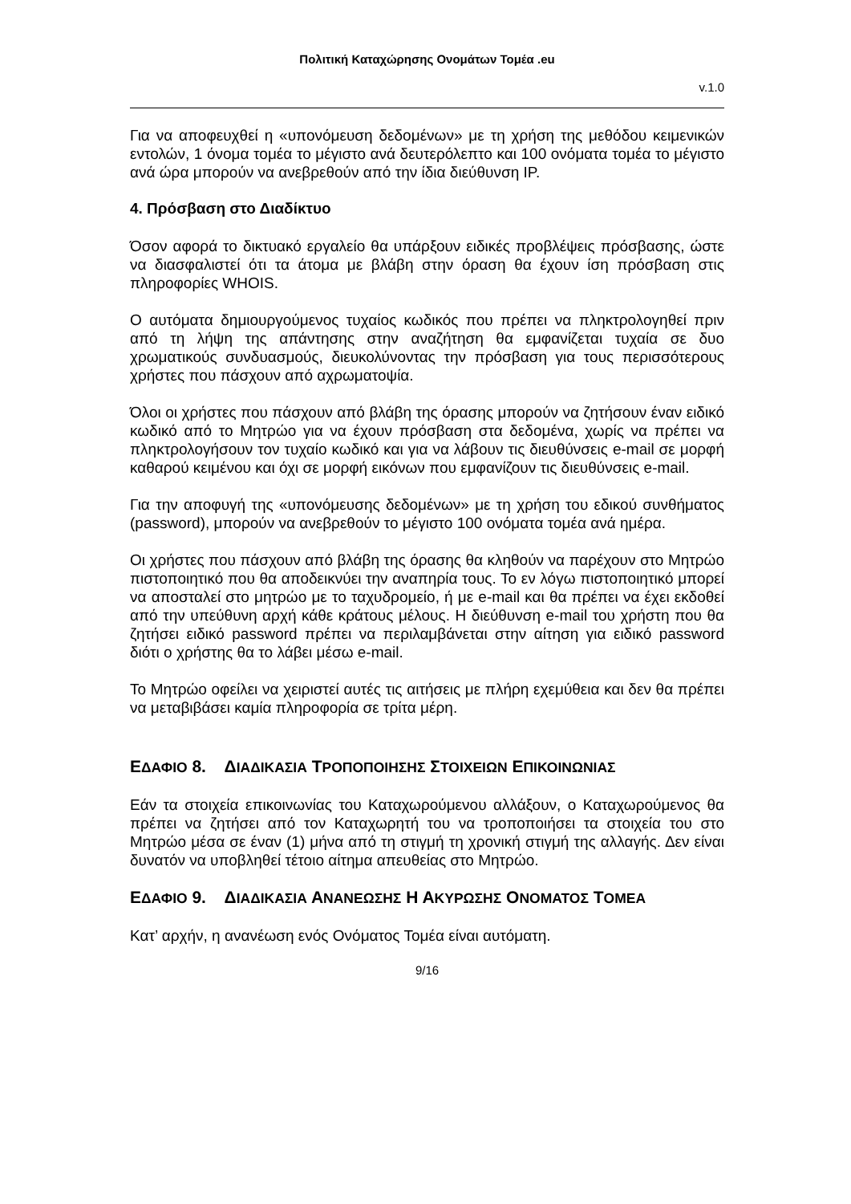Πολιτική Καταχώρησης Ονομάτων Τομέα .eu
v.1.0
Για να αποφευχθεί η «υπονόμευση δεδομένων» με τη χρήση της μεθόδου κειμενικών εντολών, 1 όνομα τομέα το μέγιστο ανά δευτερόλεπτο και 100 ονόματα τομέα το μέγιστο ανά ώρα μπορούν να ανεβρεθούν από την ίδια διεύθυνση IP.
4. Πρόσβαση στο Διαδίκτυο
Όσον αφορά το δικτυακό εργαλείο θα υπάρξουν ειδικές προβλέψεις πρόσβασης, ώστε να διασφαλιστεί ότι τα άτομα με βλάβη στην όραση θα έχουν ίση πρόσβαση στις πληροφορίες WHOIS.
Ο αυτόματα δημιουργούμενος τυχαίος κωδικός που πρέπει να πληκτρολογηθεί πριν από τη λήψη της απάντησης στην αναζήτηση θα εμφανίζεται τυχαία σε δυο χρωματικούς συνδυασμούς, διευκολύνοντας την πρόσβαση για τους περισσότερους χρήστες που πάσχουν από αχρωματοψία.
Όλοι οι χρήστες που πάσχουν από βλάβη της όρασης μπορούν να ζητήσουν έναν ειδικό κωδικό από το Μητρώο για να έχουν πρόσβαση στα δεδομένα, χωρίς να πρέπει να πληκτρολογήσουν τον τυχαίο κωδικό και για να λάβουν τις διευθύνσεις e-mail σε μορφή καθαρού κειμένου και όχι σε μορφή εικόνων που εμφανίζουν τις διευθύνσεις e-mail.
Για την αποφυγή της «υπονόμευσης δεδομένων» με τη χρήση του εδικού συνθήματος (password), μπορούν να ανεβρεθούν το μέγιστο 100 ονόματα τομέα ανά ημέρα.
Οι χρήστες που πάσχουν από βλάβη της όρασης θα κληθούν να παρέχουν στο Μητρώο πιστοποιητικό που θα αποδεικνύει την αναπηρία τους. Το εν λόγω πιστοποιητικό μπορεί να αποσταλεί στο μητρώο με το ταχυδρομείο, ή με e-mail και θα πρέπει να έχει εκδοθεί από την υπεύθυνη αρχή κάθε κράτους μέλους. Η διεύθυνση e-mail του χρήστη που θα ζητήσει ειδικό password πρέπει να περιλαμβάνεται στην αίτηση για ειδικό password διότι ο χρήστης θα το λάβει μέσω e-mail.
Το Μητρώο οφείλει να χειριστεί αυτές τις αιτήσεις με πλήρη εχεμύθεια και δεν θα πρέπει να μεταβιβάσει καμία πληροφορία σε τρίτα μέρη.
ΕΔΑΦΙΟ 8. ΔΙΑΔΙΚΑΣΙΑ ΤΡΟΠΟΠΟΙΗΣΗΣ ΣΤΟΙΧΕΙΩΝ ΕΠΙΚΟΙΝΩΝΙΑΣ
Εάν τα στοιχεία επικοινωνίας του Καταχωρούμενου αλλάξουν, ο Καταχωρούμενος θα πρέπει να ζητήσει από τον Καταχωρητή του να τροποποιήσει τα στοιχεία του στο Μητρώο μέσα σε έναν (1) μήνα από τη στιγμή τη χρονική στιγμή της αλλαγής. Δεν είναι δυνατόν να υποβληθεί τέτοιο αίτημα απευθείας στο Μητρώο.
ΕΔΑΦΙΟ 9. ΔΙΑΔΙΚΑΣΙΑ ΑΝΑΝΕΩΣΗΣ Η ΑΚΥΡΩΣΗΣ ΟΝΟΜΑΤΟΣ ΤΟΜΕΑ
Κατ’ αρχήν, η ανανέωση ενός Ονόματος Τομέα είναι αυτόματη.
9/16